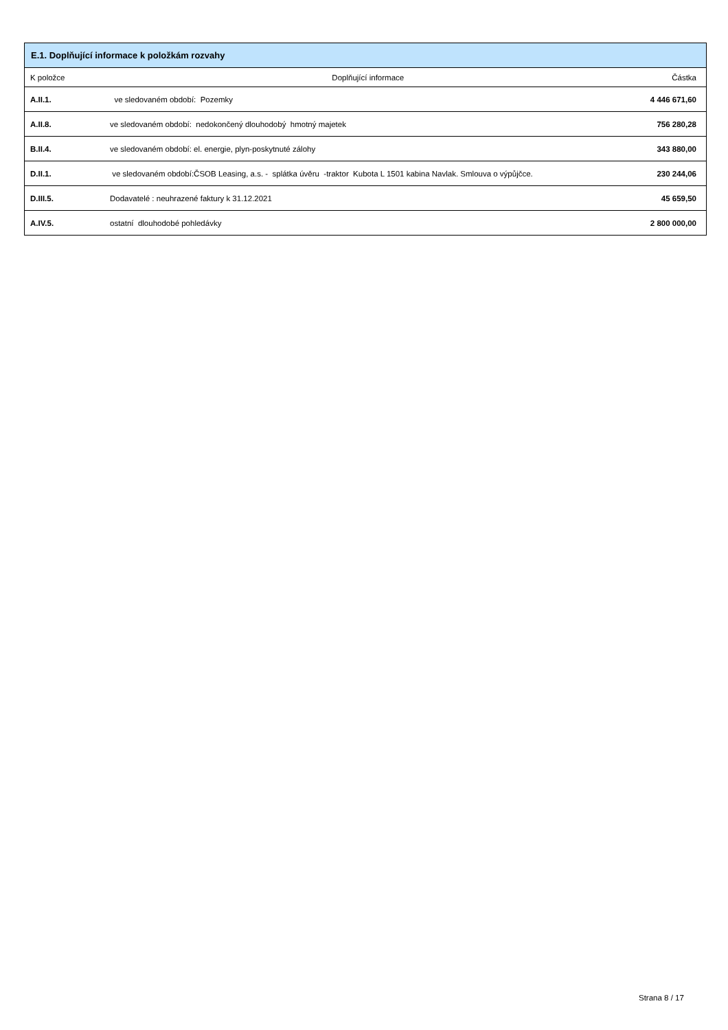| E.1. Doplňující informace k položkám rozvahy | | |
| --- | --- | --- |
| K položce | Doplňující informace | Částka |
| A.II.1. | ve sledovaném období: Pozemky | 4 446 671,60 |
| A.II.8. | ve sledovaném období: nedokončený dlouhodobý hmotný majetek | 756 280,28 |
| B.II.4. | ve sledovaném období: el. energie, plyn-poskytnuté zálohy | 343 880,00 |
| D.II.1. | ve sledovaném období:ČSOB Leasing, a.s. - splátka úvěru -traktor Kubota L 1501 kabina Navlak. Smlouva o výpůjčce. | 230 244,06 |
| D.III.5. | Dodavatelé : neuhrazené faktury k 31.12.2021 | 45 659,50 |
| A.IV.5. | ostatní dlouhodobé pohledávky | 2 800 000,00 |
Strana 8 / 17